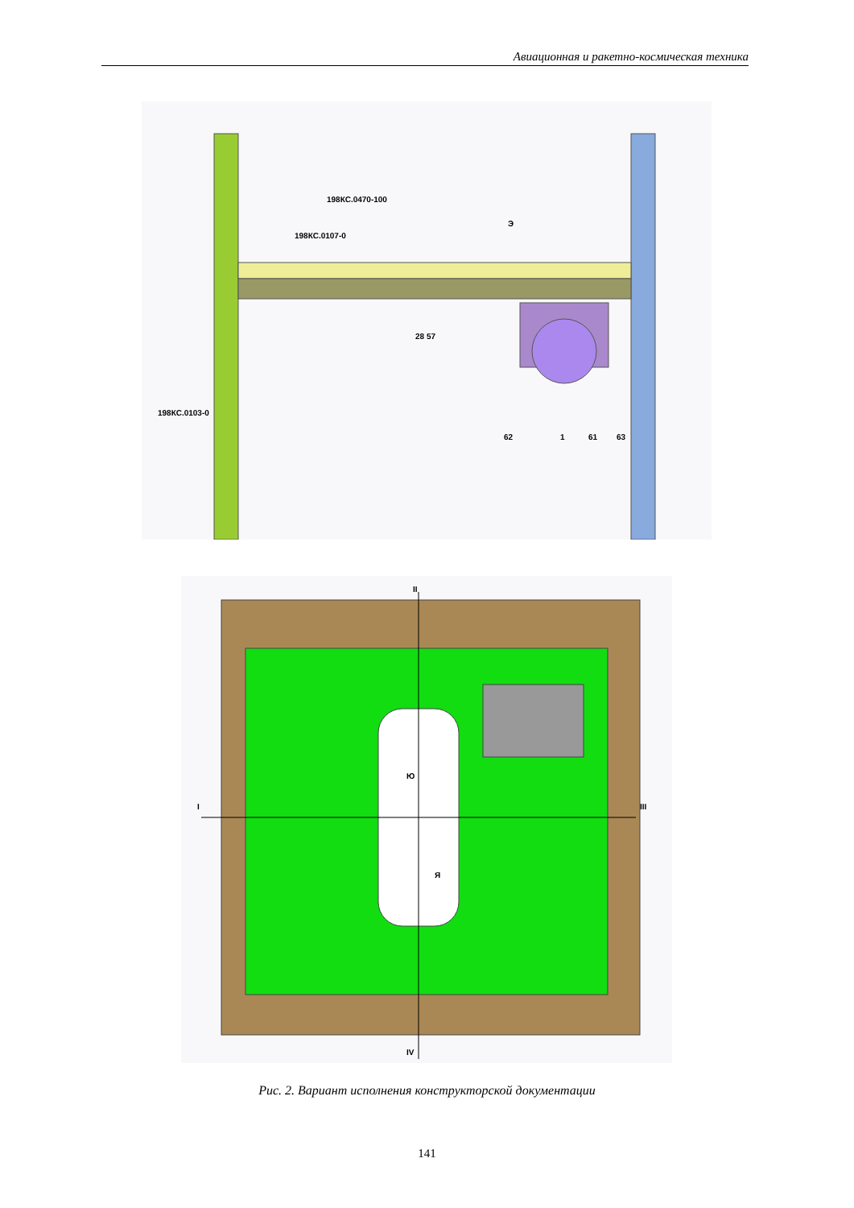Авиационная и ракетно-космическая техника
198КС.0470-100
198КС.0107-0
Э
198КС.0103-0
28 57
1
61
63
62
I
II
III
IV
Ю
Я
Рис. 2. Вариант исполнения конструкторской документации
141